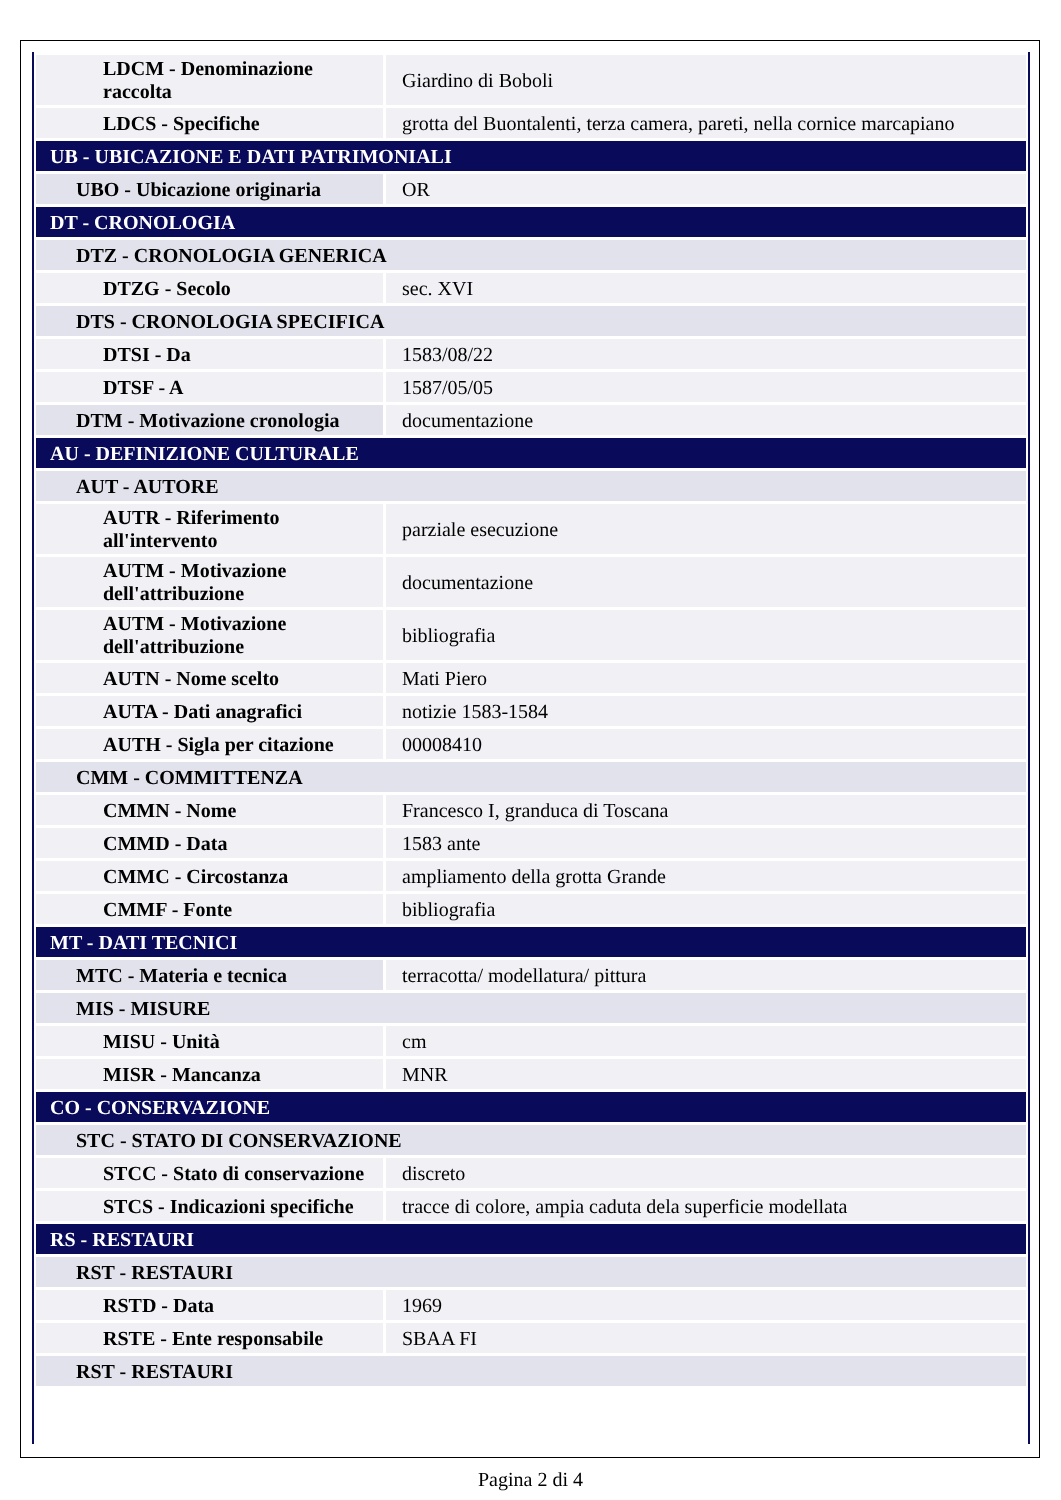| LDCM - Denominazione raccolta | Giardino di Boboli |
| LDCS - Specifiche | grotta del Buontalenti, terza camera, pareti, nella cornice marcapiano |
| UB - UBICAZIONE E DATI PATRIMONIALI | |
| UBO - Ubicazione originaria | OR |
| DT - CRONOLOGIA | |
| DTZ - CRONOLOGIA GENERICA | |
| DTZG - Secolo | sec. XVI |
| DTS - CRONOLOGIA SPECIFICA | |
| DTSI - Da | 1583/08/22 |
| DTSF - A | 1587/05/05 |
| DTM - Motivazione cronologia | documentazione |
| AU - DEFINIZIONE CULTURALE | |
| AUT - AUTORE | |
| AUTR - Riferimento all'intervento | parziale esecuzione |
| AUTM - Motivazione dell'attribuzione | documentazione |
| AUTM - Motivazione dell'attribuzione | bibliografia |
| AUTN - Nome scelto | Mati Piero |
| AUTA - Dati anagrafici | notizie 1583-1584 |
| AUTH - Sigla per citazione | 00008410 |
| CMM - COMMITTENZA | |
| CMMN - Nome | Francesco I, granduca di Toscana |
| CMMD - Data | 1583 ante |
| CMMC - Circostanza | ampliamento della grotta Grande |
| CMMF - Fonte | bibliografia |
| MT - DATI TECNICI | |
| MTC - Materia e tecnica | terracotta/ modellatura/ pittura |
| MIS - MISURE | |
| MISU - Unità | cm |
| MISR - Mancanza | MNR |
| CO - CONSERVAZIONE | |
| STC - STATO DI CONSERVAZIONE | |
| STCC - Stato di conservazione | discreto |
| STCS - Indicazioni specifiche | tracce di colore, ampia caduta dela superficie modellata |
| RS - RESTAURI | |
| RST - RESTAURI | |
| RSTD - Data | 1969 |
| RSTE - Ente responsabile | SBAA FI |
| RST - RESTAURI | |
Pagina 2 di 4